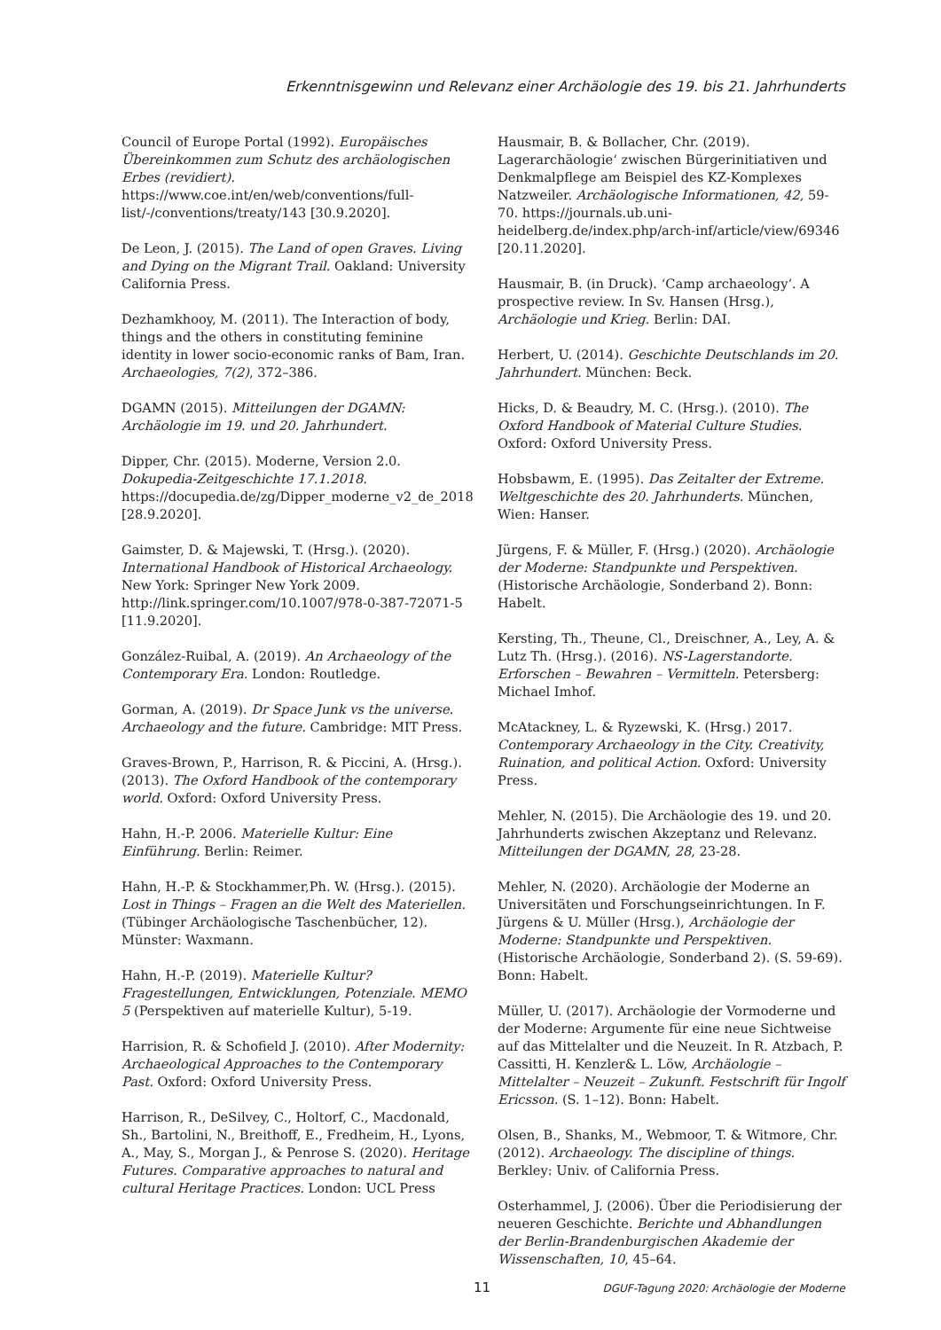Erkenntnisgewinn und Relevanz einer Archäologie des 19. bis 21. Jahrhunderts
Council of Europe Portal (1992). Europäisches Übereinkommen zum Schutz des archäologischen Erbes (revidiert). https://www.coe.int/en/web/conventions/full-list/-/conventions/treaty/143 [30.9.2020].
De Leon, J. (2015). The Land of open Graves. Living and Dying on the Migrant Trail. Oakland: University California Press.
Dezhamkhooy, M. (2011). The Interaction of body, things and the others in constituting feminine identity in lower socio-economic ranks of Bam, Iran. Archaeologies, 7(2), 372–386.
DGAMN (2015). Mitteilungen der DGAMN: Archäologie im 19. und 20. Jahrhundert.
Dipper, Chr. (2015). Moderne, Version 2.0. Dokupedia-Zeitgeschichte 17.1.2018. https://docupedia.de/zg/Dipper_moderne_v2_de_2018 [28.9.2020].
Gaimster, D. & Majewski, T. (Hrsg.). (2020). International Handbook of Historical Archaeology. New York: Springer New York 2009. http://link.springer.com/10.1007/978-0-387-72071-5 [11.9.2020].
González-Ruibal, A. (2019). An Archaeology of the Contemporary Era. London: Routledge.
Gorman, A. (2019). Dr Space Junk vs the universe. Archaeology and the future. Cambridge: MIT Press.
Graves-Brown, P., Harrison, R. & Piccini, A. (Hrsg.). (2013). The Oxford Handbook of the contemporary world. Oxford: Oxford University Press.
Hahn, H.-P. 2006. Materielle Kultur: Eine Einführung. Berlin: Reimer.
Hahn, H.-P. & Stockhammer,Ph. W. (Hrsg.). (2015). Lost in Things – Fragen an die Welt des Materiellen. (Tübinger Archäologische Taschenbücher, 12). Münster: Waxmann.
Hahn, H.-P. (2019). Materielle Kultur? Fragestellungen, Entwicklungen, Potenziale. MEMO 5 (Perspektiven auf materielle Kultur), 5-19.
Harrision, R. & Schofield J. (2010). After Modernity: Archaeological Approaches to the Contemporary Past. Oxford: Oxford University Press.
Harrison, R., DeSilvey, C., Holtorf, C., Macdonald, Sh., Bartolini, N., Breithoff, E., Fredheim, H., Lyons, A., May, S., Morgan J., & Penrose S. (2020). Heritage Futures. Comparative approaches to natural and cultural Heritage Practices. London: UCL Press
Hausmair, B. & Bollacher, Chr. (2019). Lagerarchäologie‘ zwischen Bürgerinitiativen und Denkmalpflege am Beispiel des KZ-Komplexes Natzweiler. Archäologische Informationen, 42, 59-70. https://journals.ub.uni-heidelberg.de/index.php/arch-inf/article/view/69346 [20.11.2020].
Hausmair, B. (in Druck). ‘Camp archaeology‘. A prospective review. In Sv. Hansen (Hrsg.), Archäologie und Krieg. Berlin: DAI.
Herbert, U. (2014). Geschichte Deutschlands im 20. Jahrhundert. München: Beck.
Hicks, D. & Beaudry, M. C. (Hrsg.). (2010). The Oxford Handbook of Material Culture Studies. Oxford: Oxford University Press.
Hobsbawm, E. (1995). Das Zeitalter der Extreme. Weltgeschichte des 20. Jahrhunderts. München, Wien: Hanser.
Jürgens, F. & Müller, F. (Hrsg.) (2020). Archäologie der Moderne: Standpunkte und Perspektiven. (Historische Archäologie, Sonderband 2). Bonn: Habelt.
Kersting, Th., Theune, Cl., Dreischner, A., Ley, A. & Lutz Th. (Hrsg.). (2016). NS-Lagerstandorte. Erforschen – Bewahren – Vermitteln. Petersberg: Michael Imhof.
McAtackney, L. & Ryzewski, K. (Hrsg.) 2017. Contemporary Archaeology in the City. Creativity, Ruination, and political Action. Oxford: University Press.
Mehler, N. (2015). Die Archäologie des 19. und 20. Jahrhunderts zwischen Akzeptanz und Relevanz. Mitteilungen der DGAMN, 28, 23-28.
Mehler, N. (2020). Archäologie der Moderne an Universitäten und Forschungseinrichtungen. In F. Jürgens & U. Müller (Hrsg.), Archäologie der Moderne: Standpunkte und Perspektiven. (Historische Archäologie, Sonderband 2). (S. 59-69). Bonn: Habelt.
Müller, U. (2017). Archäologie der Vormoderne und der Moderne: Argumente für eine neue Sichtweise auf das Mittelalter und die Neuzeit. In R. Atzbach, P. Cassitti, H. Kenzler& L. Löw, Archäologie – Mittelalter – Neuzeit – Zukunft. Festschrift für Ingolf Ericsson. (S. 1–12). Bonn: Habelt.
Olsen, B., Shanks, M., Webmoor, T. & Witmore, Chr. (2012). Archaeology. The discipline of things. Berkley: Univ. of California Press.
Osterhammel, J. (2006). Über die Periodisierung der neueren Geschichte. Berichte und Abhandlungen der Berlin-Brandenburgischen Akademie der Wissenschaften, 10, 45–64.
11 DGUF-Tagung 2020: Archäologie der Moderne